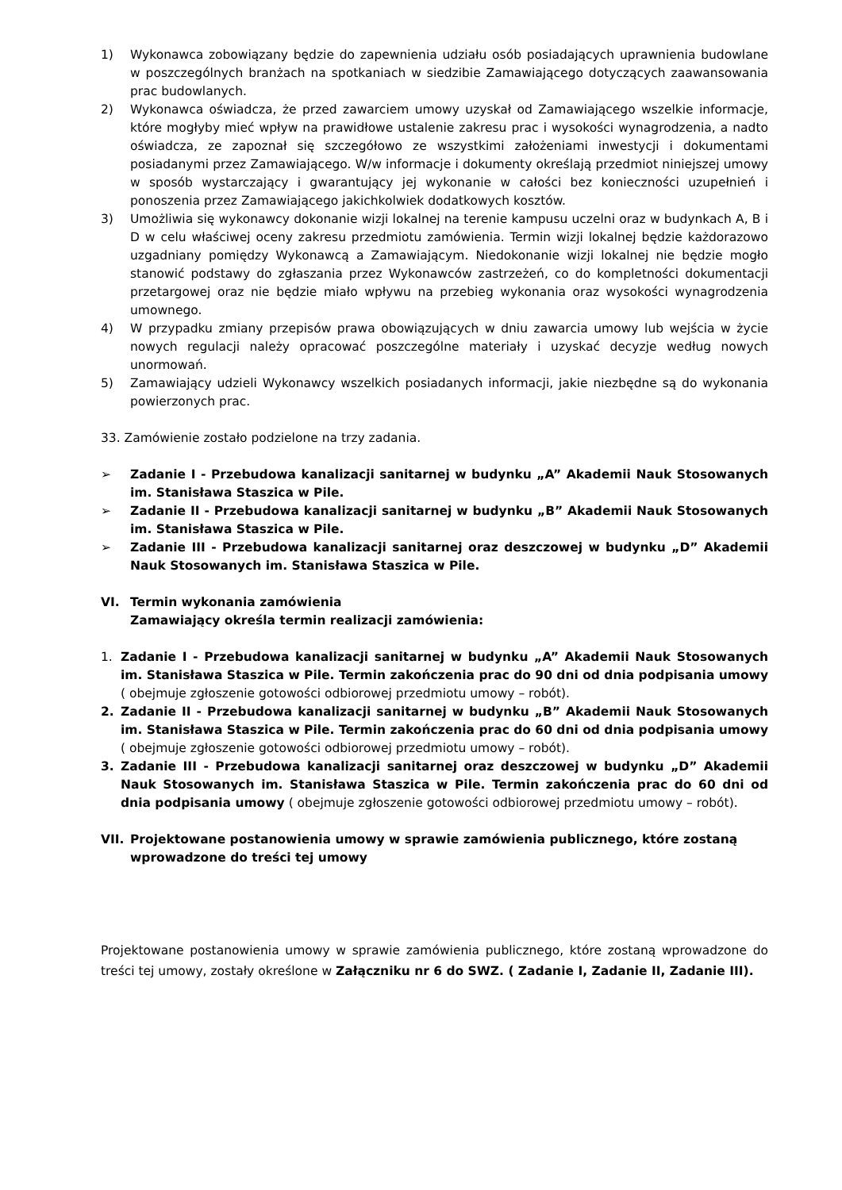1) Wykonawca zobowiązany będzie do zapewnienia udziału osób posiadających uprawnienia budowlane w poszczególnych branżach na spotkaniach w siedzibie Zamawiającego dotyczących zaawansowania prac budowlanych.
2) Wykonawca oświadcza, że przed zawarciem umowy uzyskał od Zamawiającego wszelkie informacje, które mogłyby mieć wpływ na prawidłowe ustalenie zakresu prac i wysokości wynagrodzenia, a nadto oświadcza, ze zapoznał się szczegółowo ze wszystkimi założeniami inwestycji i dokumentami posiadanymi przez Zamawiającego. W/w informacje i dokumenty określają przedmiot niniejszej umowy w sposób wystarczający i gwarantujący jej wykonanie w całości bez konieczności uzupełnień i ponoszenia przez Zamawiającego jakichkolwiek dodatkowych kosztów.
3) Umożliwia się wykonawcy dokonanie wizji lokalnej na terenie kampusu uczelni oraz w budynkach A, B i D w celu właściwej oceny zakresu przedmiotu zamówienia. Termin wizji lokalnej będzie każdorazowo uzgadniany pomiędzy Wykonawcą a Zamawiającym. Niedokonanie wizji lokalnej nie będzie mogło stanowić podstawy do zgłaszania przez Wykonawców zastrzeżeń, co do kompletności dokumentacji przetargowej oraz nie będzie miało wpływu na przebieg wykonania oraz wysokości wynagrodzenia umownego.
4) W przypadku zmiany przepisów prawa obowiązujących w dniu zawarcia umowy lub wejścia w życie nowych regulacji należy opracować poszczególne materiały i uzyskać decyzje według nowych unormowań.
5) Zamawiający udzieli Wykonawcy wszelkich posiadanych informacji, jakie niezbędne są do wykonania powierzonych prac.
33. Zamówienie zostało podzielone na trzy zadania.
➢ Zadanie I - Przebudowa kanalizacji sanitarnej w budynku „A” Akademii Nauk Stosowanych im. Stanisława Staszica w Pile.
➢ Zadanie II - Przebudowa kanalizacji sanitarnej w budynku „B” Akademii Nauk Stosowanych im. Stanisława Staszica w Pile.
➢ Zadanie III - Przebudowa kanalizacji sanitarnej oraz deszczowej w budynku „D” Akademii Nauk Stosowanych im. Stanisława Staszica w Pile.
VI. Termin wykonania zamówienia
Zamawiający określa termin realizacji zamówienia:
1. Zadanie I - Przebudowa kanalizacji sanitarnej w budynku „A” Akademii Nauk Stosowanych im. Stanisława Staszica w Pile. Termin zakończenia prac do 90 dni od dnia podpisania umowy ( obejmuje zgłoszenie gotowości odbiorowej przedmiotu umowy – robót).
2. Zadanie II - Przebudowa kanalizacji sanitarnej w budynku „B” Akademii Nauk Stosowanych im. Stanisława Staszica w Pile. Termin zakończenia prac do 60 dni od dnia podpisania umowy ( obejmuje zgłoszenie gotowości odbiorowej przedmiotu umowy – robót).
3. Zadanie III - Przebudowa kanalizacji sanitarnej oraz deszczowej w budynku „D” Akademii Nauk Stosowanych im. Stanisława Staszica w Pile. Termin zakończenia prac do 60 dni od dnia podpisania umowy ( obejmuje zgłoszenie gotowości odbiorowej przedmiotu umowy – robót).
VII. Projektowane postanowienia umowy w sprawie zamówienia publicznego, które zostaną wprowadzone do treści tej umowy
Projektowane postanowienia umowy w sprawie zamówienia publicznego, które zostaną wprowadzone do treści tej umowy, zostały określone w Załączniku nr 6 do SWZ. ( Zadanie I, Zadanie II, Zadanie III).